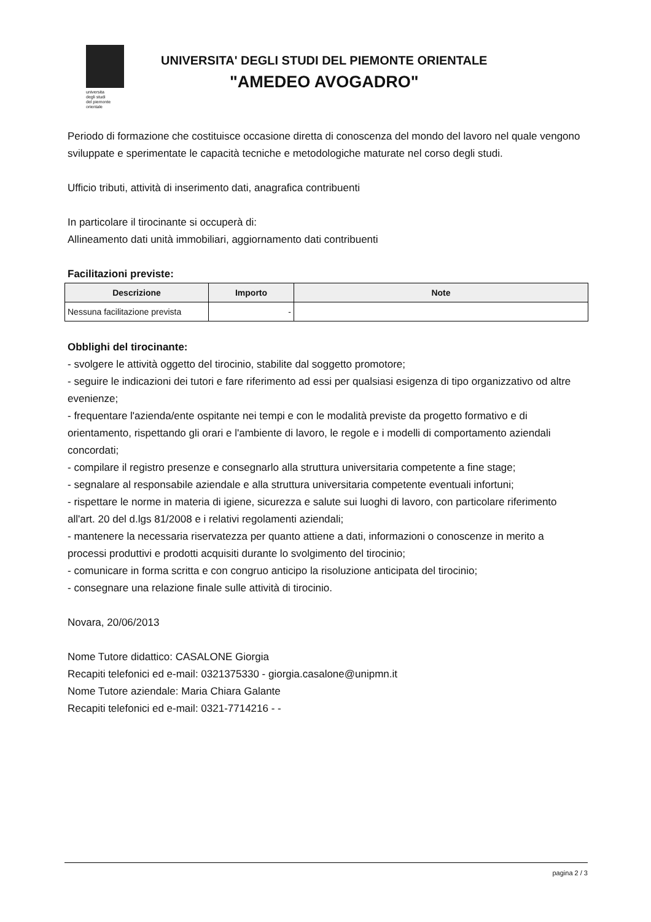universita
degli studi
del piemonte
orientale
UNIVERSITA' DEGLI STUDI DEL PIEMONTE ORIENTALE
"AMEDEO AVOGADRO"
Periodo di formazione che costituisce occasione diretta di conoscenza del mondo del lavoro nel quale vengono sviluppate e sperimentate le capacità tecniche e metodologiche maturate nel corso degli studi.
Ufficio tributi, attività di inserimento dati, anagrafica contribuenti
In particolare il tirocinante si occuperà di:
Allineamento dati unità immobiliari, aggiornamento dati contribuenti
Facilitazioni previste:
| Descrizione | Importo | Note |
| --- | --- | --- |
| Nessuna facilitazione prevista | - | |
Obblighi del tirocinante:
- svolgere le attività oggetto del tirocinio, stabilite dal soggetto promotore;
- seguire le indicazioni dei tutori e fare riferimento ad essi per qualsiasi esigenza di tipo organizzativo od altre evenienze;
- frequentare l'azienda/ente ospitante nei tempi e con le modalità previste da progetto formativo e di orientamento, rispettando gli orari e l'ambiente di lavoro, le regole e i modelli di comportamento aziendali concordati;
- compilare il registro presenze e consegnarlo alla struttura universitaria competente a fine stage;
- segnalare al responsabile aziendale e alla struttura universitaria competente eventuali infortuni;
- rispettare le norme in materia di igiene, sicurezza e salute sui luoghi di lavoro, con particolare riferimento all'art. 20 del d.lgs 81/2008 e i relativi regolamenti aziendali;
- mantenere la necessaria riservatezza per quanto attiene a dati, informazioni o conoscenze in merito a processi produttivi e prodotti acquisiti durante lo svolgimento del tirocinio;
- comunicare in forma scritta e con congruo anticipo la risoluzione anticipata del tirocinio;
- consegnare una relazione finale sulle attività di tirocinio.
Novara, 20/06/2013
Nome Tutore didattico: CASALONE Giorgia
Recapiti telefonici ed e-mail: 0321375330 - giorgia.casalone@unipmn.it
Nome Tutore aziendale: Maria Chiara Galante
Recapiti telefonici ed e-mail: 0321-7714216 - -
pagina 2 / 3